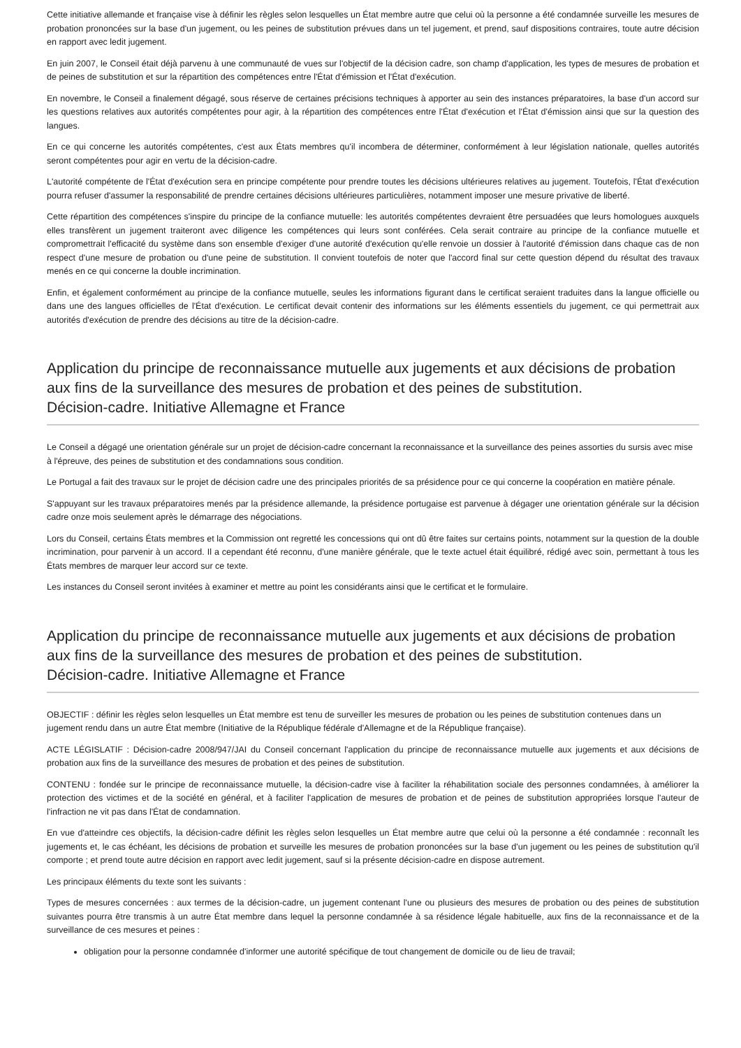Cette initiative allemande et française vise à définir les règles selon lesquelles un État membre autre que celui où la personne a été condamnée surveille les mesures de probation prononcées sur la base d'un jugement, ou les peines de substitution prévues dans un tel jugement, et prend, sauf dispositions contraires, toute autre décision en rapport avec ledit jugement.
En juin 2007, le Conseil était déjà parvenu à une communauté de vues sur l'objectif de la décision cadre, son champ d'application, les types de mesures de probation et de peines de substitution et sur la répartition des compétences entre l'État d'émission et l'État d'exécution.
En novembre, le Conseil a finalement dégagé, sous réserve de certaines précisions techniques à apporter au sein des instances préparatoires, la base d'un accord sur les questions relatives aux autorités compétentes pour agir, à la répartition des compétences entre l'État d'exécution et l'État d'émission ainsi que sur la question des langues.
En ce qui concerne les autorités compétentes, c'est aux États membres qu'il incombera de déterminer, conformément à leur législation nationale, quelles autorités seront compétentes pour agir en vertu de la décision-cadre.
L'autorité compétente de l'État d'exécution sera en principe compétente pour prendre toutes les décisions ultérieures relatives au jugement. Toutefois, l'État d'exécution pourra refuser d'assumer la responsabilité de prendre certaines décisions ultérieures particulières, notamment imposer une mesure privative de liberté.
Cette répartition des compétences s'inspire du principe de la confiance mutuelle: les autorités compétentes devraient être persuadées que leurs homologues auxquels elles transfèrent un jugement traiteront avec diligence les compétences qui leurs sont conférées. Cela serait contraire au principe de la confiance mutuelle et compromettrait l'efficacité du système dans son ensemble d'exiger d'une autorité d'exécution qu'elle renvoie un dossier à l'autorité d'émission dans chaque cas de non respect d'une mesure de probation ou d'une peine de substitution. Il convient toutefois de noter que l'accord final sur cette question dépend du résultat des travaux menés en ce qui concerne la double incrimination.
Enfin, et également conformément au principe de la confiance mutuelle, seules les informations figurant dans le certificat seraient traduites dans la langue officielle ou dans une des langues officielles de l'État d'exécution. Le certificat devait contenir des informations sur les éléments essentiels du jugement, ce qui permettrait aux autorités d'exécution de prendre des décisions au titre de la décision-cadre.
Application du principe de reconnaissance mutuelle aux jugements et aux décisions de probation aux fins de la surveillance des mesures de probation et des peines de substitution.
Décision-cadre. Initiative Allemagne et France
Le Conseil a dégagé une orientation générale sur un projet de décision-cadre concernant la reconnaissance et la surveillance des peines assorties du sursis avec mise à l'épreuve, des peines de substitution et des condamnations sous condition.
Le Portugal a fait des travaux sur le projet de décision cadre une des principales priorités de sa présidence pour ce qui concerne la coopération en matière pénale.
S'appuyant sur les travaux préparatoires menés par la présidence allemande, la présidence portugaise est parvenue à dégager une orientation générale sur la décision cadre onze mois seulement après le démarrage des négociations.
Lors du Conseil, certains États membres et la Commission ont regretté les concessions qui ont dû être faites sur certains points, notamment sur la question de la double incrimination, pour parvenir à un accord. Il a cependant été reconnu, d'une manière générale, que le texte actuel était équilibré, rédigé avec soin, permettant à tous les États membres de marquer leur accord sur ce texte.
Les instances du Conseil seront invitées à examiner et mettre au point les considérants ainsi que le certificat et le formulaire.
Application du principe de reconnaissance mutuelle aux jugements et aux décisions de probation aux fins de la surveillance des mesures de probation et des peines de substitution.
Décision-cadre. Initiative Allemagne et France
OBJECTIF : définir les règles selon lesquelles un État membre est tenu de surveiller les mesures de probation ou les peines de substitution contenues dans un jugement rendu dans un autre État membre (Initiative de la République fédérale d'Allemagne et de la République française).
ACTE LÉGISLATIF : Décision-cadre 2008/947/JAI du Conseil concernant l'application du principe de reconnaissance mutuelle aux jugements et aux décisions de probation aux fins de la surveillance des mesures de probation et des peines de substitution.
CONTENU : fondée sur le principe de reconnaissance mutuelle, la décision-cadre vise à faciliter la réhabilitation sociale des personnes condamnées, à améliorer la protection des victimes et de la société en général, et à faciliter l'application de mesures de probation et de peines de substitution appropriées lorsque l'auteur de l'infraction ne vit pas dans l'État de condamnation.
En vue d'atteindre ces objectifs, la décision-cadre définit les règles selon lesquelles un État membre autre que celui où la personne a été condamnée : reconnaît les jugements et, le cas échéant, les décisions de probation et surveille les mesures de probation prononcées sur la base d'un jugement ou les peines de substitution qu'il comporte ; et prend toute autre décision en rapport avec ledit jugement, sauf si la présente décision-cadre en dispose autrement.
Les principaux éléments du texte sont les suivants :
Types de mesures concernées : aux termes de la décision-cadre, un jugement contenant l'une ou plusieurs des mesures de probation ou des peines de substitution suivantes pourra être transmis à un autre État membre dans lequel la personne condamnée à sa résidence légale habituelle, aux fins de la reconnaissance et de la surveillance de ces mesures et peines :
obligation pour la personne condamnée d'informer une autorité spécifique de tout changement de domicile ou de lieu de travail;